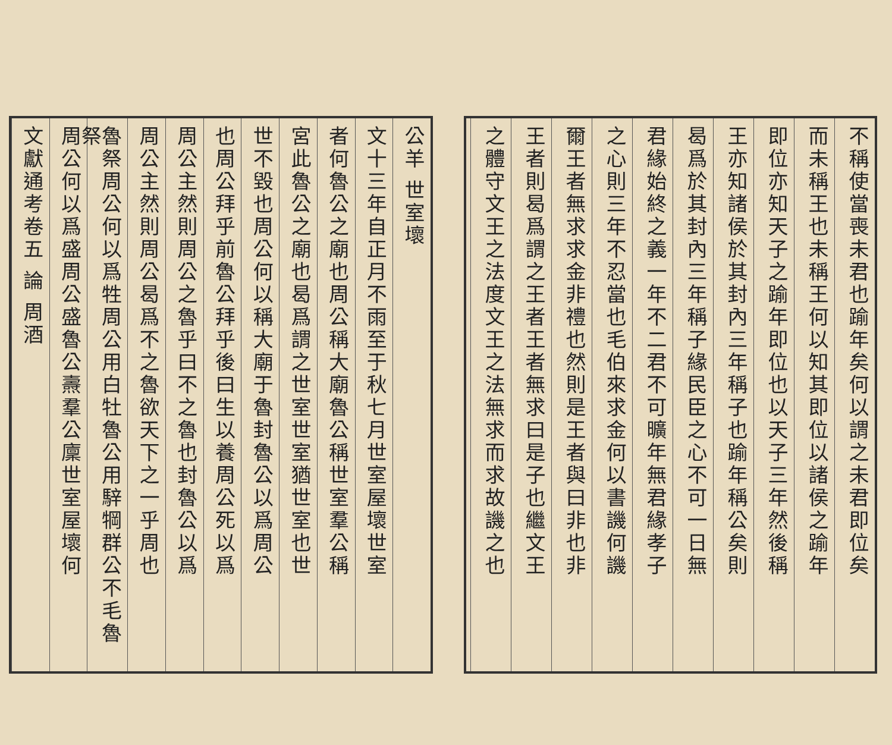公羊 世室壞
文十三年自正月不雨至于秋七月世室屋壞世室
者何魯公之廟也周公稱大廟魯公稱世室羣公稱
宮此魯公之廟也曷爲謂之世室世室猶世室也世
世不毀也周公何以稱大廟于魯封魯公以爲周公
也周公拜乎前魯公拜乎後曰生以養周公死以爲
周公主然則周公之魯乎曰不之魯也封魯公以爲
周公主然則周公曷爲不之魯欲天下之一乎周也
魯祭周公何以爲牲周公用白牡魯公用騂犅群公不毛魯祭
周公何以爲盛周公盛魯公燾羣公廩世室屋壞何
文獻通考卷五 論 周酒
不稱使當喪未君也踰年矣何以謂之未君即位矣
而未稱王也未稱王何以知其即位以諸侯之踰年
即位亦知天子之踰年即位也以天子三年然後稱
王亦知諸侯於其封內三年稱子也踰年稱公矣則
曷爲於其封內三年稱子緣民臣之心不可一日無
君緣始終之義一年不二君不可曠年無君緣孝子
之心則三年不忍當也毛伯來求金何以書譏何譏
爾王者無求求金非禮也然則是王者與曰非也非
王者則曷爲謂之王者王者無求曰是子也繼文王
之體守文王之法度文王之法無求而求故譏之也